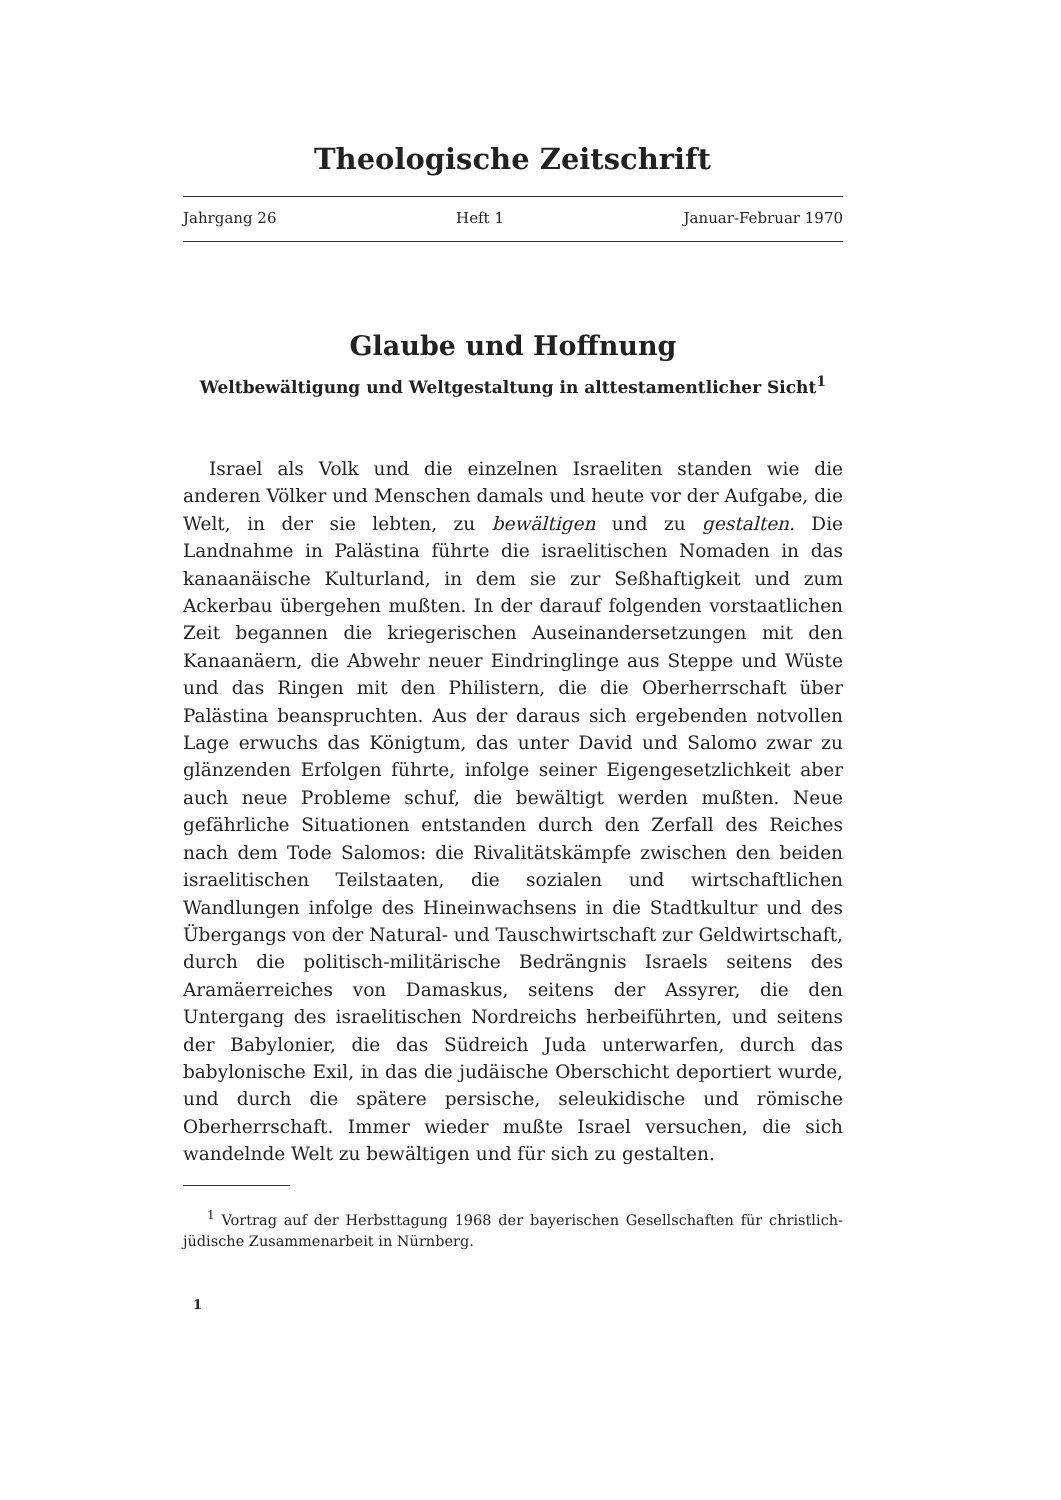Theologische Zeitschrift
Jahrgang 26 Heft 1 Januar-Februar 1970
Glaube und Hoffnung
Weltbewältigung und Weltgestaltung in alttestamentlicher Sicht<sup>1</sup>
Israel als Volk und die einzelnen Israeliten standen wie die anderen Völker und Menschen damals und heute vor der Aufgabe, die Welt, in der sie lebten, zu bewältigen und zu gestalten. Die Landnahme in Palästina führte die israelitischen Nomaden in das kanaanäische Kulturland, in dem sie zur Seßhaftigkeit und zum Ackerbau übergehen mußten. In der darauf folgenden vorstaatlichen Zeit begannen die kriegerischen Auseinandersetzungen mit den Kanaanäern, die Abwehr neuer Eindringlinge aus Steppe und Wüste und das Ringen mit den Philistern, die die Oberherrschaft über Palästina beanspruchten. Aus der daraus sich ergebenden notvollen Lage erwuchs das Königtum, das unter David und Salomo zwar zu glänzenden Erfolgen führte, infolge seiner Eigengesetzlichkeit aber auch neue Probleme schuf, die bewältigt werden mußten. Neue gefährliche Situationen entstanden durch den Zerfall des Reiches nach dem Tode Salomos: die Rivalitätskämpfe zwischen den beiden israelitischen Teilstaaten, die sozialen und wirtschaftlichen Wandlungen infolge des Hineinwachsens in die Stadtkultur und des Übergangs von der Natural- und Tauschwirtschaft zur Geldwirtschaft, durch die politisch-militärische Bedrängnis Israels seitens des Aramäerreiches von Damaskus, seitens der Assyrer, die den Untergang des israelitischen Nordreichs herbeiführten, und seitens der Babylonier, die das Südreich Juda unterwarfen, durch das babylonische Exil, in das die judäische Oberschicht deportiert wurde, und durch die spätere persische, seleukidische und römische Oberherrschaft. Immer wieder mußte Israel versuchen, die sich wandelnde Welt zu bewältigen und für sich zu gestalten.
<sup>1</sup> Vortrag auf der Herbsttagung 1968 der bayerischen Gesellschaften für christlich-jüdische Zusammenarbeit in Nürnberg.
1